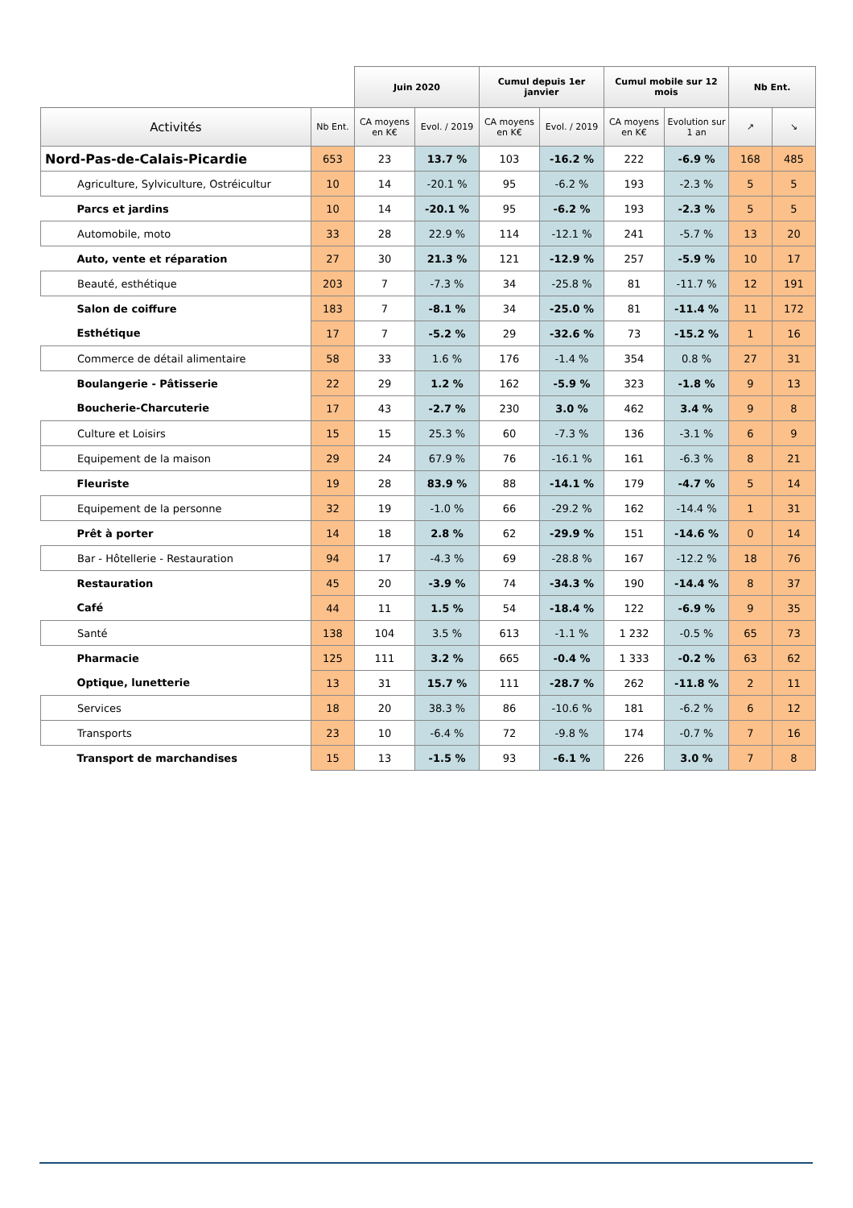| | | Juin 2020 | | Cumul depuis 1er janvier | | Cumul mobile sur 12 mois | | Nb Ent. | |
| --- | --- | --- | --- | --- | --- | --- | --- | --- | --- |
| Activités | Nb Ent. | CA moyens en K€ | Evol. / 2019 | CA moyens en K€ | Evol. / 2019 | CA moyens en K€ | Evolution sur 1 an | ↗ | ↘ |
| Nord-Pas-de-Calais-Picardie | 653 | 23 | 13.7 % | 103 | -16.2 % | 222 | -6.9 % | 168 | 485 |
| Agriculture, Sylviculture, Ostréicultur | 10 | 14 | -20.1 % | 95 | -6.2 % | 193 | -2.3 % | 5 | 5 |
| Parcs et jardins | 10 | 14 | -20.1 % | 95 | -6.2 % | 193 | -2.3 % | 5 | 5 |
| Automobile, moto | 33 | 28 | 22.9 % | 114 | -12.1 % | 241 | -5.7 % | 13 | 20 |
| Auto, vente et réparation | 27 | 30 | 21.3 % | 121 | -12.9 % | 257 | -5.9 % | 10 | 17 |
| Beauté, esthétique | 203 | 7 | -7.3 % | 34 | -25.8 % | 81 | -11.7 % | 12 | 191 |
| Salon de coiffure | 183 | 7 | -8.1 % | 34 | -25.0 % | 81 | -11.4 % | 11 | 172 |
| Esthétique | 17 | 7 | -5.2 % | 29 | -32.6 % | 73 | -15.2 % | 1 | 16 |
| Commerce de détail alimentaire | 58 | 33 | 1.6 % | 176 | -1.4 % | 354 | 0.8 % | 27 | 31 |
| Boulangerie - Pâtisserie | 22 | 29 | 1.2 % | 162 | -5.9 % | 323 | -1.8 % | 9 | 13 |
| Boucherie-Charcuterie | 17 | 43 | -2.7 % | 230 | 3.0 % | 462 | 3.4 % | 9 | 8 |
| Culture et Loisirs | 15 | 15 | 25.3 % | 60 | -7.3 % | 136 | -3.1 % | 6 | 9 |
| Equipement de la maison | 29 | 24 | 67.9 % | 76 | -16.1 % | 161 | -6.3 % | 8 | 21 |
| Fleuriste | 19 | 28 | 83.9 % | 88 | -14.1 % | 179 | -4.7 % | 5 | 14 |
| Equipement de la personne | 32 | 19 | -1.0 % | 66 | -29.2 % | 162 | -14.4 % | 1 | 31 |
| Prêt à porter | 14 | 18 | 2.8 % | 62 | -29.9 % | 151 | -14.6 % | 0 | 14 |
| Bar - Hôtellerie - Restauration | 94 | 17 | -4.3 % | 69 | -28.8 % | 167 | -12.2 % | 18 | 76 |
| Restauration | 45 | 20 | -3.9 % | 74 | -34.3 % | 190 | -14.4 % | 8 | 37 |
| Café | 44 | 11 | 1.5 % | 54 | -18.4 % | 122 | -6.9 % | 9 | 35 |
| Santé | 138 | 104 | 3.5 % | 613 | -1.1 % | 1 232 | -0.5 % | 65 | 73 |
| Pharmacie | 125 | 111 | 3.2 % | 665 | -0.4 % | 1 333 | -0.2 % | 63 | 62 |
| Optique, lunetterie | 13 | 31 | 15.7 % | 111 | -28.7 % | 262 | -11.8 % | 2 | 11 |
| Services | 18 | 20 | 38.3 % | 86 | -10.6 % | 181 | -6.2 % | 6 | 12 |
| Transports | 23 | 10 | -6.4 % | 72 | -9.8 % | 174 | -0.7 % | 7 | 16 |
| Transport de marchandises | 15 | 13 | -1.5 % | 93 | -6.1 % | 226 | 3.0 % | 7 | 8 |